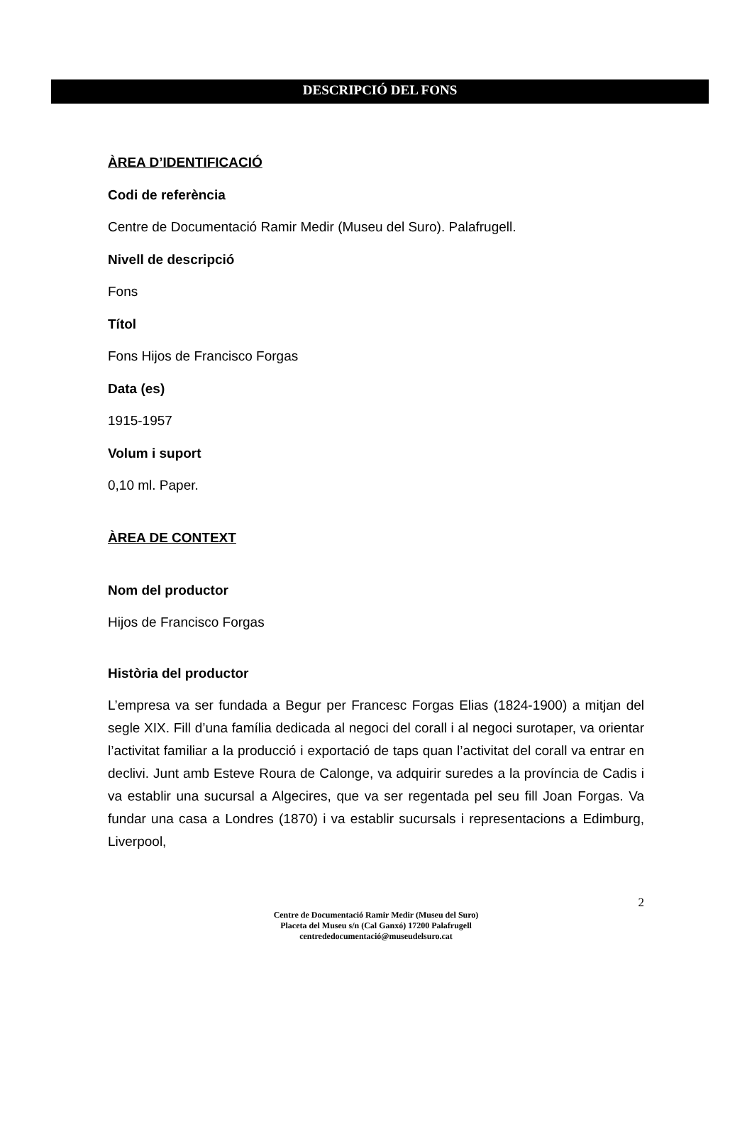DESCRIPCIÓ DEL FONS
ÀREA D’IDENTIFICACIÓ
Codi de referència
Centre de Documentació Ramir Medir (Museu del Suro). Palafrugell.
Nivell de descripció
Fons
Títol
Fons Hijos de Francisco Forgas
Data (es)
1915-1957
Volum i suport
0,10 ml. Paper.
ÀREA DE CONTEXT
Nom del productor
Hijos de Francisco Forgas
Història del productor
L’empresa va ser fundada a Begur per Francesc Forgas Elias (1824-1900) a mitjan del segle XIX. Fill d’una família dedicada al negoci del corall i al negoci surotaper, va orientar l’activitat familiar a la producció i exportació de taps quan l’activitat del corall va entrar en declivi. Junt amb Esteve Roura de Calonge, va adquirir suredes a la província de Cadis i va establir una sucursal a Algecires, que va ser regentada pel seu fill Joan Forgas. Va fundar una casa a Londres (1870) i va establir sucursals i representacions a Edimburg, Liverpool,
2
Centre de Documentació Ramir Medir (Museu del Suro)
Placeta del Museu s/n (Cal Ganxó) 17200 Palafrugell
centrededocumentació@museudelsuro.cat